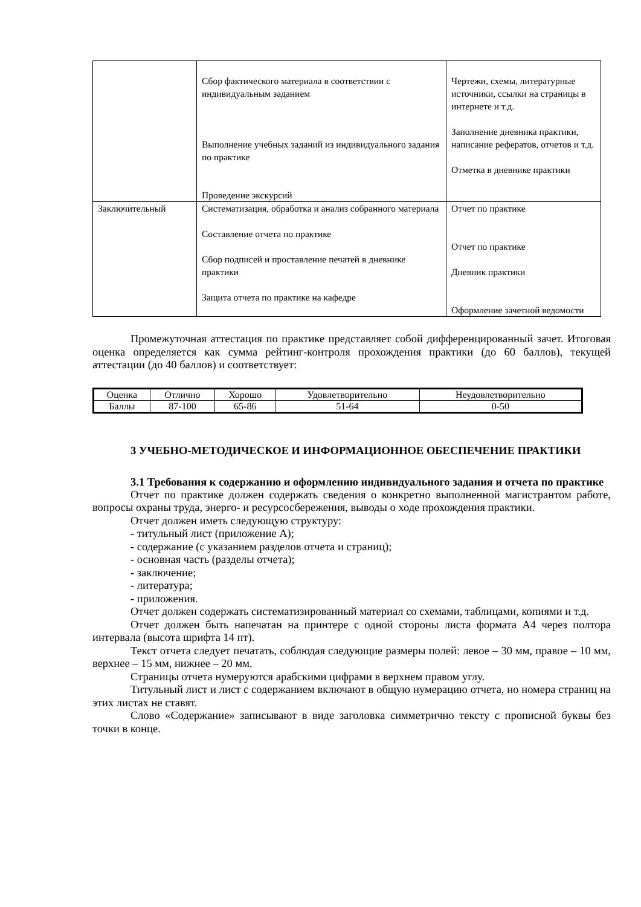| | Сбор фактического материала в соответствии с индивидуальным заданием Выполнение учебных заданий из индивидуального задания по практике Проведение экскурсий | Чертежи, схемы, литературные источники, ссылки на страницы в интернете и т.д. Заполнение дневника практики, написание рефератов, отчетов и т.д. Отметка в дневнике практики |
| Заключительный | Систематизация, обработка и анализ собранного материала Составление отчета по практике Сбор подписей и проставление печатей в дневнике практики Защита отчета по практике на кафедре | Отчет по практике Отчет по практике Дневник практики Оформление зачетной ведомости |
Промежуточная аттестация по практике представляет собой дифференцированный зачет. Итоговая оценка определяется как сумма рейтинг-контроля прохождения практики (до 60 баллов), текущей аттестации (до 40 баллов) и соответствует:
| Оценка | Отлично | Хорошо | Удовлетворительно | Неудовлетворительно |
| Баллы | 87-100 | 65-86 | 51-64 | 0-50 |
3 УЧЕБНО-МЕТОДИЧЕСКОЕ И ИНФОРМАЦИОННОЕ ОБЕСПЕЧЕНИЕ ПРАКТИКИ
3.1 Требования к содержанию и оформлению индивидуального задания и отчета по практике
Отчет по практике должен содержать сведения о конкретно выполненной магистрантом работе, вопросы охраны труда, энерго- и ресурсосбережения, выводы о ходе прохождения практики.
Отчет должен иметь следующую структуру:
- титульный лист (приложение А);
- содержание (с указанием разделов отчета и страниц);
- основная часть (разделы отчета);
- заключение;
- литература;
- приложения.
Отчет должен содержать систематизированный материал со схемами, таблицами, копиями и т.д.
Отчет должен быть напечатан на принтере с одной стороны листа формата А4 через полтора интервала (высота шрифта 14 пт).
Текст отчета следует печатать, соблюдая следующие размеры полей: левое – 30 мм, правое – 10 мм, верхнее – 15 мм, нижнее – 20 мм.
Страницы отчета нумеруются арабскими цифрами в верхнем правом углу.
Титульный лист и лист с содержанием включают в общую нумерацию отчета, но номера страниц на этих листах не ставят.
Слово «Содержание» записывают в виде заголовка симметрично тексту с прописной буквы без точки в конце.